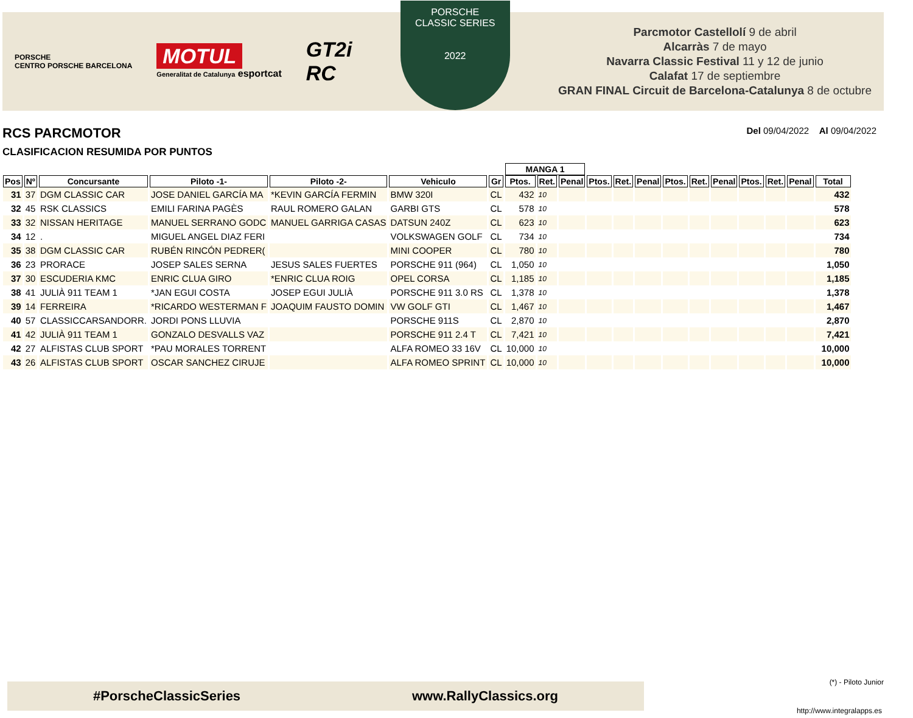PORSCHE
CENTRO PORSCHE BARCELONA
MOTUL
Generalitat de Catalunya esportcat
GT2i
RC
PORSCHE
CLASSIC SERIES
2022
Parcmotor Castellolí 9 de abril
Alcarràs 7 de mayo
Navarra Classic Festival 11 y 12 de junio
Calafat 17 de septiembre
GRAN FINAL Circuit de Barcelona-Catalunya 8 de octubre
RCS PARCMOTOR
Del 09/04/2022 Al 09/04/2022
CLASIFICACION RESUMIDA POR PUNTOS
| | | | | | | | MANGA 1 | | | | | | | | | | | | |
| --- | --- | --- | --- | --- | --- | --- | --- | --- | --- | --- | --- | --- | --- | --- | --- | --- | --- | --- | --- |
| Pos | Nº | Concursante | Piloto -1- | Piloto -2- | Vehiculo | Gr | Ptos. | Ret. | Penal | Ptos. | Ret. | Penal | Ptos. | Ret. | Penal | Ptos. | Ret. | Penal | Total |
| 31 | 37 | DGM CLASSIC CAR | JOSE DANIEL GARCÍA MA | *KEVIN GARCÍA FERMIN | BMW 320I | CL | 432 | 10 | | | | | | | | | | | 432 |
| 32 | 45 | RSK CLASSICS | EMILI FARINA PAGÈS | RAUL ROMERO GALAN | GARBI GTS | CL | 578 | 10 | | | | | | | | | | | 578 |
| 33 | 32 | NISSAN HERITAGE | MANUEL SERRANO GODC | MANUEL GARRIGA CASAS | DATSUN 240Z | CL | 623 | 10 | | | | | | | | | | | 623 |
| 34 | 12 | . | MIGUEL ANGEL DIAZ FERI | | VOLKSWAGEN GOLF | CL | 734 | 10 | | | | | | | | | | | 734 |
| 35 | 38 | DGM CLASSIC CAR | RUBÉN RINCÓN PEDRER( | | MINI COOPER | CL | 780 | 10 | | | | | | | | | | | 780 |
| 36 | 23 | PRORACE | JOSEP SALES SERNA | JESUS SALES FUERTES | PORSCHE 911 (964) | CL | 1,050 | 10 | | | | | | | | | | | 1,050 |
| 37 | 30 | ESCUDERIA KMC | ENRIC CLUA GIRO | *ENRIC CLUA ROIG | OPEL CORSA | CL | 1,185 | 10 | | | | | | | | | | | 1,185 |
| 38 | 41 | JULIÀ 911 TEAM 1 | *JAN EGUI COSTA | JOSEP EGUI JULIÀ | PORSCHE 911 3.0 RS | CL | 1,378 | 10 | | | | | | | | | | | 1,378 |
| 39 | 14 | FERREIRA | *RICARDO WESTERMAN F | JOAQUIM FAUSTO DOMIN | VW GOLF GTI | CL | 1,467 | 10 | | | | | | | | | | | 1,467 |
| 40 | 57 | CLASSICCARSANDORR. | JORDI PONS LLUVIA | | PORSCHE 911S | CL | 2,870 | 10 | | | | | | | | | | | 2,870 |
| 41 | 42 | JULIÀ 911 TEAM 1 | GONZALO DESVALLS VAZ | | PORSCHE 911 2.4 T | CL | 7,421 | 10 | | | | | | | | | | | 7,421 |
| 42 | 27 | ALFISTAS CLUB SPORT | *PAU MORALES TORRENT | | ALFA ROMEO 33 16V | CL | 10,000 | 10 | | | | | | | | | | | 10,000 |
| 43 | 26 | ALFISTAS CLUB SPORT | OSCAR SANCHEZ CIRUJE | | ALFA ROMEO SPRINT | CL | 10,000 | 10 | | | | | | | | | | | 10,000 |
#PorscheClassicSeries www.RallyClassics.org (*) - Piloto Junior
http://www.integralapps.es